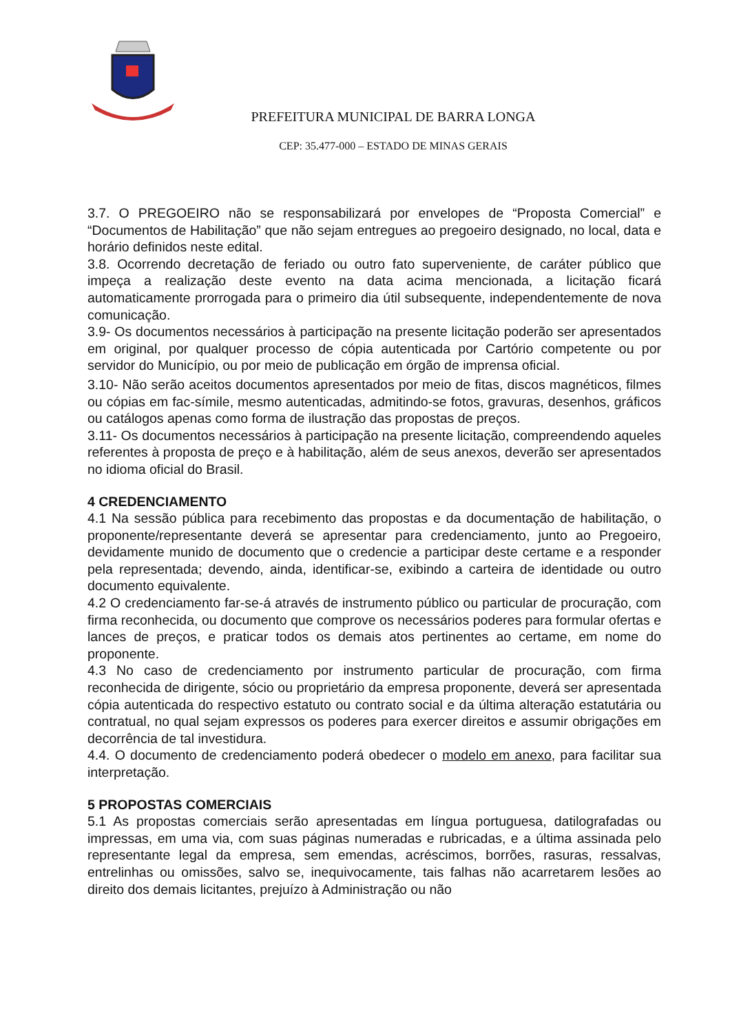PREFEITURA MUNICIPAL DE BARRA LONGA
CEP: 35.477-000 – ESTADO DE MINAS GERAIS
3.7. O PREGOEIRO não se responsabilizará por envelopes de “Proposta Comercial” e “Documentos de Habilitação” que não sejam entregues ao pregoeiro designado, no local, data e horário definidos neste edital.
3.8. Ocorrendo decretação de feriado ou outro fato superveniente, de caráter público que impeça a realização deste evento na data acima mencionada, a licitação ficará automaticamente prorrogada para o primeiro dia útil subsequente, independentemente de nova comunicação.
3.9- Os documentos necessários à participação na presente licitação poderão ser apresentados em original, por qualquer processo de cópia autenticada por Cartório competente ou por servidor do Município, ou por meio de publicação em órgão de imprensa oficial.
3.10- Não serão aceitos documentos apresentados por meio de fitas, discos magnéticos, filmes ou cópias em fac-símile, mesmo autenticadas, admitindo-se fotos, gravuras, desenhos, gráficos ou catálogos apenas como forma de ilustração das propostas de preços.
3.11- Os documentos necessários à participação na presente licitação, compreendendo aqueles referentes à proposta de preço e à habilitação, além de seus anexos, deverão ser apresentados no idioma oficial do Brasil.
4 CREDENCIAMENTO
4.1 Na sessão pública para recebimento das propostas e da documentação de habilitação, o proponente/representante deverá se apresentar para credenciamento, junto ao Pregoeiro, devidamente munido de documento que o credencie a participar deste certame e a responder pela representada; devendo, ainda, identificar-se, exibindo a carteira de identidade ou outro documento equivalente.
4.2 O credenciamento far-se-á através de instrumento público ou particular de procuração, com firma reconhecida, ou documento que comprove os necessários poderes para formular ofertas e lances de preços, e praticar todos os demais atos pertinentes ao certame, em nome do proponente.
4.3 No caso de credenciamento por instrumento particular de procuração, com firma reconhecida de dirigente, sócio ou proprietário da empresa proponente, deverá ser apresentada cópia autenticada do respectivo estatuto ou contrato social e da última alteração estatutária ou contratual, no qual sejam expressos os poderes para exercer direitos e assumir obrigações em decorrência de tal investidura.
4.4. O documento de credenciamento poderá obedecer o modelo em anexo, para facilitar sua interpretação.
5 PROPOSTAS COMERCIAIS
5.1 As propostas comerciais serão apresentadas em língua portuguesa, datilografadas ou impressas, em uma via, com suas páginas numeradas e rubricadas, e a última assinada pelo representante legal da empresa, sem emendas, acréscimos, borrões, rasuras, ressalvas, entrelinhas ou omissões, salvo se, inequivocamente, tais falhas não acarretarem lesões ao direito dos demais licitantes, prejuízo à Administração ou não